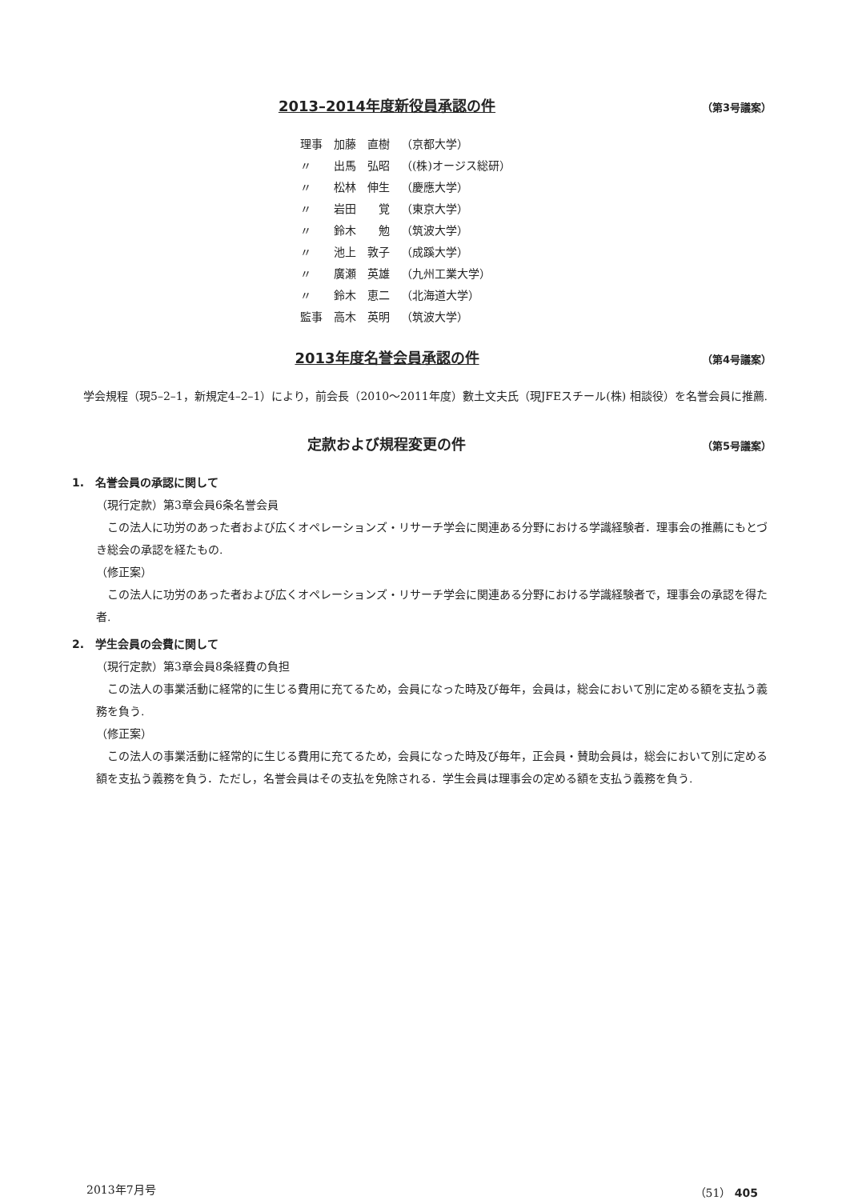2013–2014年度新役員承認の件 （第3号議案）
| 理事 | 加藤 直樹 | （京都大学） |
| 〃 | 出馬 弘昭 | （(株)オージス総研） |
| 〃 | 松林 伸生 | （慶應大学） |
| 〃 | 岩田 覚 | （東京大学） |
| 〃 | 鈴木 勉 | （筑波大学） |
| 〃 | 池上 敦子 | （成蹊大学） |
| 〃 | 廣瀬 英雄 | （九州工業大学） |
| 〃 | 鈴木 恵二 | （北海道大学） |
| 監事 | 高木 英明 | （筑波大学） |
2013年度名誉会員承認の件 （第4号議案）
学会規程（現5–2–1，新規定4–2–1）により，前会長（2010～2011年度）數土文夫氏（現JFEスチール(株) 相談役）を名誉会員に推薦.
定款および規程変更の件 （第5号議案）
1.　名誉会員の承認に関して
（現行定款）第3章会員6条名誉会員
この法人に功労のあった者および広くオペレーションズ・リサーチ学会に関連ある分野における学識経験者．理事会の推薦にもとづき総会の承認を経たもの.
（修正案）
この法人に功労のあった者および広くオペレーションズ・リサーチ学会に関連ある分野における学識経験者で，理事会の承認を得た者.
2.　学生会員の会費に関して
（現行定款）第3章会員8条経費の負担
この法人の事業活動に経常的に生じる費用に充てるため，会員になった時及び毎年，会員は，総会において別に定める額を支払う義務を負う.
（修正案）
この法人の事業活動に経常的に生じる費用に充てるため，会員になった時及び毎年，正会員・賛助会員は，総会において別に定める額を支払う義務を負う．ただし，名誉会員はその支払を免除される．学生会員は理事会の定める額を支払う義務を負う.
2013年7月号 （51） 405